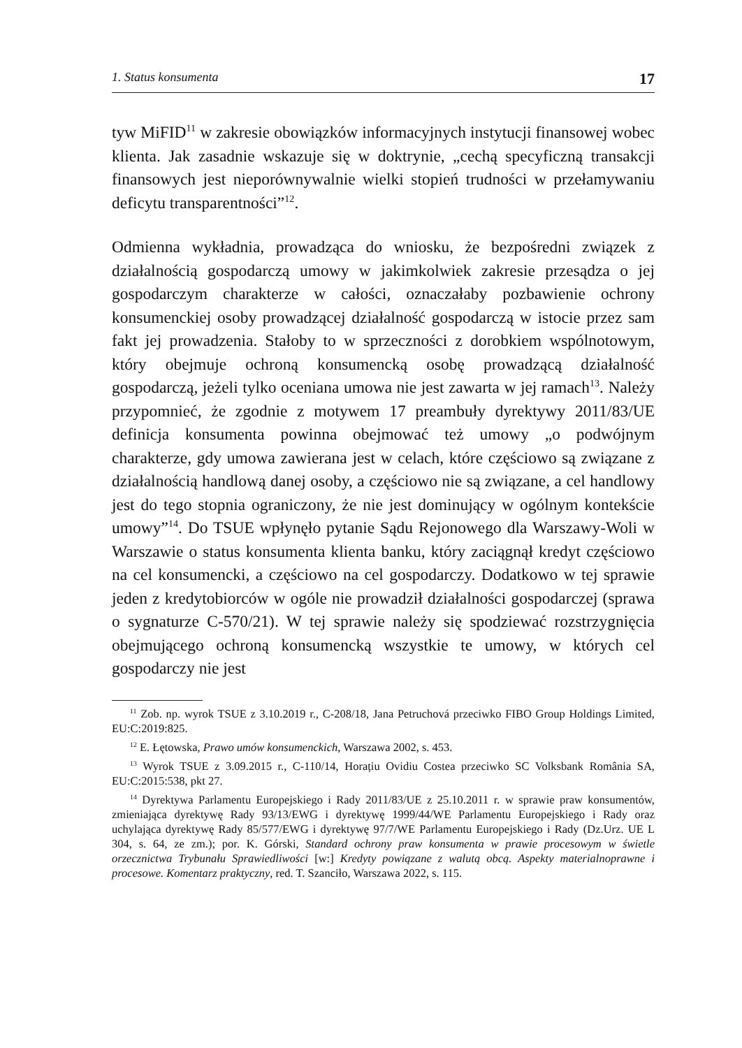1. Status konsumenta 17
tyw MiFID<sup>11</sup> w zakresie obowiązków informacyjnych instytucji finansowej wobec klienta. Jak zasadnie wskazuje się w doktrynie, „cechą specyficzną transakcji finansowych jest nieporównywalnie wielki stopień trudności w przełamywaniu deficytu transparentności”<sup>12</sup>.
Odmienna wykładnia, prowadząca do wniosku, że bezpośredni związek z działalnością gospodarczą umowy w jakimkolwiek zakresie przesądza o jej gospodarczym charakterze w całości, oznaczałaby pozbawienie ochrony konsumenckiej osoby prowadzącej działalność gospodarczą w istocie przez sam fakt jej prowadzenia. Stałoby to w sprzeczności z dorobkiem wspólnotowym, który obejmuje ochroną konsumencką osobę prowadzącą działalność gospodarczą, jeżeli tylko oceniana umowa nie jest zawarta w jej ramach<sup>13</sup>. Należy przypomnieć, że zgodnie z motywem 17 preambuły dyrektywy 2011/83/UE definicja konsumenta powinna obejmować też umowy „o podwójnym charakterze, gdy umowa zawierana jest w celach, które częściowo są związane z działalnością handlową danej osoby, a częściowo nie są związane, a cel handlowy jest do tego stopnia ograniczony, że nie jest dominujący w ogólnym kontekście umowy”<sup>14</sup>. Do TSUE wpłynęło pytanie Sądu Rejonowego dla Warszawy-Woli w Warszawie o status konsumenta klienta banku, który zaciągnął kredyt częściowo na cel konsumencki, a częściowo na cel gospodarczy. Dodatkowo w tej sprawie jeden z kredytobiorców w ogóle nie prowadził działalności gospodarczej (sprawa o sygnaturze C-570/21). W tej sprawie należy się spodziewać rozstrzygnięcia obejmującego ochroną konsumencką wszystkie te umowy, w których cel gospodarczy nie jest
<sup>11</sup> Zob. np. wyrok TSUE z 3.10.2019 r., C-208/18, Jana Petruchová przeciwko FIBO Group Holdings Limited, EU:C:2019:825.
<sup>12</sup> E. Łętowska, Prawo umów konsumenckich, Warszawa 2002, s. 453.
<sup>13</sup> Wyrok TSUE z 3.09.2015 r., C-110/14, Horațiu Ovidiu Costea przeciwko SC Volksbank România SA, EU:C:2015:538, pkt 27.
<sup>14</sup> Dyrektywa Parlamentu Europejskiego i Rady 2011/83/UE z 25.10.2011 r. w sprawie praw konsumentów, zmieniająca dyrektywę Rady 93/13/EWG i dyrektywę 1999/44/WE Parlamentu Europejskiego i Rady oraz uchylająca dyrektywę Rady 85/577/EWG i dyrektywę 97/7/WE Parlamentu Europejskiego i Rady (Dz.Urz. UE L 304, s. 64, ze zm.); por. K. Górski, Standard ochrony praw konsumenta w prawie procesowym w świetle orzecznictwa Trybunału Sprawiedliwości [w:] Kredyty powiązane z walutą obcą. Aspekty materialnoprawne i procesowe. Komentarz praktyczny, red. T. Szanciło, Warszawa 2022, s. 115.